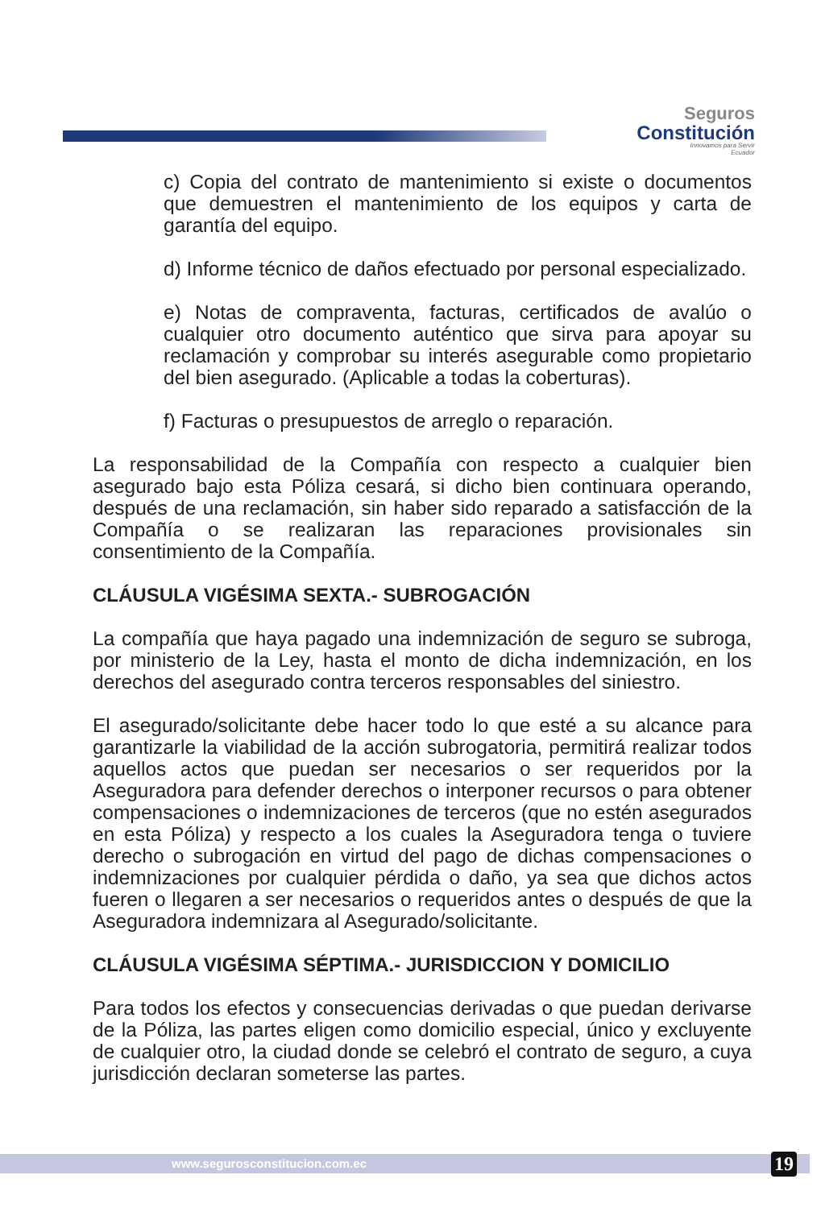Seguros
Constitución
Innovamos para Servir
Ecuador
c) Copia del contrato de mantenimiento si existe o documentos que demuestren el mantenimiento de los equipos y carta de garantía del equipo.
d) Informe técnico de daños efectuado por personal especializado.
e) Notas de compraventa, facturas, certificados de avalúo o cualquier otro documento auténtico que sirva para apoyar su reclamación y comprobar su interés asegurable como propietario del bien asegurado. (Aplicable a todas la coberturas).
f) Facturas o presupuestos de arreglo o reparación.
La responsabilidad de la Compañía con respecto a cualquier bien asegurado bajo esta Póliza cesará, si dicho bien continuara operando, después de una reclamación, sin haber sido reparado a satisfacción de la Compañía o se realizaran las reparaciones provisionales sin consentimiento de la Compañía.
CLÁUSULA VIGÉSIMA SEXTA.- SUBROGACIÓN
La compañía que haya pagado una indemnización de seguro se subroga, por ministerio de la Ley, hasta el monto de dicha indemnización, en los derechos del asegurado contra terceros responsables del siniestro.
El asegurado/solicitante debe hacer todo lo que esté a su alcance para garantizarle la viabilidad de la acción subrogatoria, permitirá realizar todos aquellos actos que puedan ser necesarios o ser requeridos por la Aseguradora para defender derechos o interponer recursos o para obtener compensaciones o indemnizaciones de terceros (que no estén asegurados en esta Póliza) y respecto a los cuales la Aseguradora tenga o tuviere derecho o subrogación en virtud del pago de dichas compensaciones o indemnizaciones por cualquier pérdida o daño, ya sea que dichos actos fueren o llegaren a ser necesarios o requeridos antes o después de que la Aseguradora indemnizara al Asegurado/solicitante.
CLÁUSULA VIGÉSIMA SÉPTIMA.- JURISDICCION Y DOMICILIO
Para todos los efectos y consecuencias derivadas o que puedan derivarse de la Póliza, las partes eligen como domicilio especial, único y excluyente de cualquier otro, la ciudad donde se celebró el contrato de seguro, a cuya jurisdicción declaran someterse las partes.
www.segurosconstitucion.com.ec
19